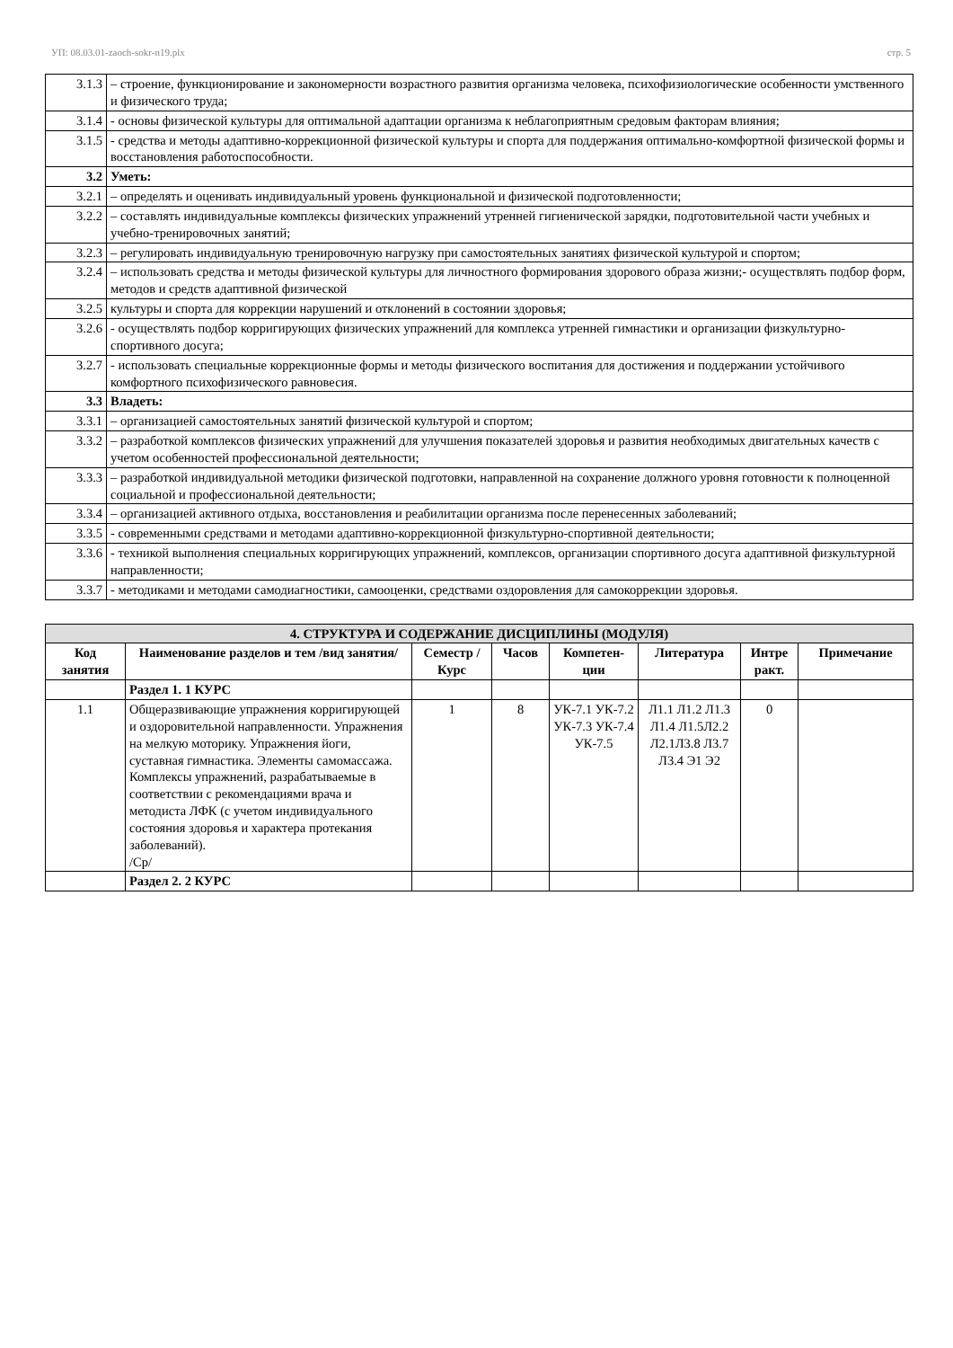УП: 08.03.01-zaoch-sokr-n19.plx стр. 5
| 3.1.3 | – строение, функционирование и закономерности возрастного развития организма человека, психофизиологические особенности умственного и физического труда; |
| 3.1.4 | - основы физической культуры для оптимальной адаптации организма к неблагоприятным средовым факторам влияния; |
| 3.1.5 | - средства и методы адаптивно-коррекционной физической культуры и спорта для поддержания оптимально-комфортной физической формы и восстановления работоспособности. |
| 3.2 | Уметь: |
| 3.2.1 | – определять и оценивать индивидуальный уровень функциональной и физической подготовленности; |
| 3.2.2 | – составлять индивидуальные комплексы физических упражнений утренней гигиенической зарядки, подготовительной части учебных и учебно-тренировочных занятий; |
| 3.2.3 | – регулировать индивидуальную тренировочную нагрузку при самостоятельных занятиях физической культурой и спортом; |
| 3.2.4 | – использовать средства и методы физической культуры для личностного формирования здорового образа жизни;- осуществлять подбор форм, методов и средств адаптивной физической |
| 3.2.5 | культуры и спорта для коррекции нарушений и отклонений в состоянии здоровья; |
| 3.2.6 | - осуществлять подбор корригирующих физических упражнений для комплекса утренней гимнастики и организации физкультурно-спортивного досуга; |
| 3.2.7 | - использовать специальные коррекционные формы и методы физического воспитания для достижения и поддержании устойчивого комфортного психофизического равновесия. |
| 3.3 | Владеть: |
| 3.3.1 | – организацией самостоятельных занятий физической культурой и спортом; |
| 3.3.2 | – разработкой комплексов физических упражнений для улучшения показателей здоровья и развития необходимых двигательных качеств с учетом особенностей профессиональной деятельности; |
| 3.3.3 | – разработкой индивидуальной методики физической подготовки, направленной на сохранение должного уровня готовности к полноценной социальной и профессиональной деятельности; |
| 3.3.4 | – организацией активного отдыха, восстановления и реабилитации организма после перенесенных заболеваний; |
| 3.3.5 | - современными средствами и методами адаптивно-коррекционной физкультурно-спортивной деятельности; |
| 3.3.6 | - техникой выполнения специальных корригирующих упражнений, комплексов, организации спортивного досуга адаптивной физкультурной направленности; |
| 3.3.7 | - методиками и методами самодиагностики, самооценки, средствами оздоровления для самокоррекции здоровья. |
| 4. СТРУКТУРА И СОДЕРЖАНИЕ ДИСЦИПЛИНЫ (МОДУЛЯ) | | | | | | | |
| Код занятия | Наименование разделов и тем /вид занятия/ | Семестр / Курс | Часов | Компетен-ции | Литература | Интре ракт. | Примечание |
| | Раздел 1. 1 КУРС | | | | | | |
| 1.1 | Общеразвивающие упражнения корригирующей и оздоровительной направленности. Упражнения на мелкую моторику. Упражнения йоги, суставная гимнастика. Элементы самомассажа. Комплексы упражнений, разрабатываемые в соответствии с рекомендациями врача и методиста ЛФК (с учетом индивидуального состояния здоровья и характера протекания заболеваний). /Ср/ | 1 | 8 | УК-7.1 УК-7.2 УК-7.3 УК-7.4 УК-7.5 | Л1.1 Л1.2 Л1.3 Л1.4 Л1.5Л2.2 Л2.1Л3.8 Л3.7 Л3.4 Э1 Э2 | 0 | |
| | Раздел 2. 2 КУРС | | | | | | |